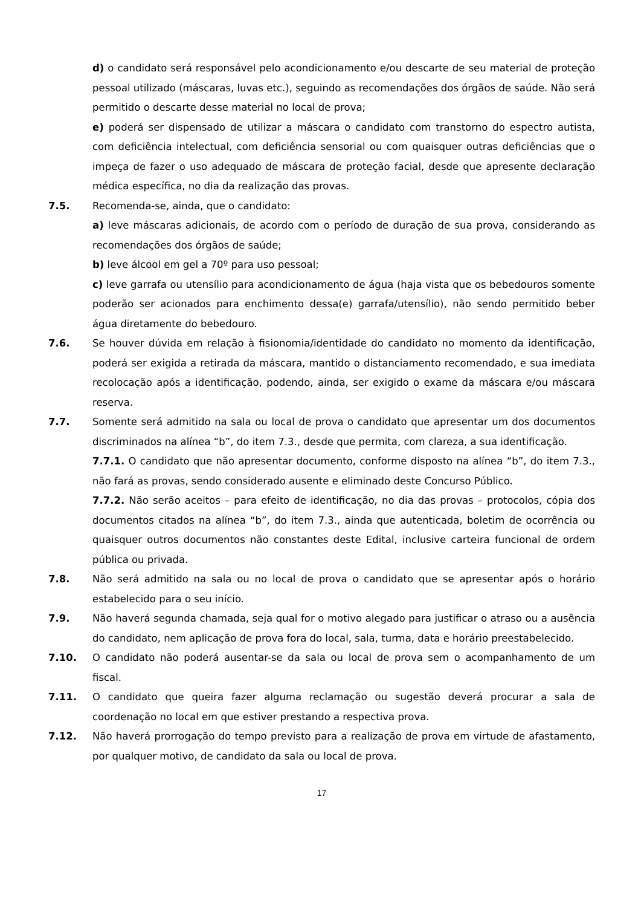d) o candidato será responsável pelo acondicionamento e/ou descarte de seu material de proteção pessoal utilizado (máscaras, luvas etc.), seguindo as recomendações dos órgãos de saúde. Não será permitido o descarte desse material no local de prova;
e) poderá ser dispensado de utilizar a máscara o candidato com transtorno do espectro autista, com deficiência intelectual, com deficiência sensorial ou com quaisquer outras deficiências que o impeça de fazer o uso adequado de máscara de proteção facial, desde que apresente declaração médica específica, no dia da realização das provas.
7.5. Recomenda-se, ainda, que o candidato:
a) leve máscaras adicionais, de acordo com o período de duração de sua prova, considerando as recomendações dos órgãos de saúde;
b) leve álcool em gel a 70º para uso pessoal;
c) leve garrafa ou utensílio para acondicionamento de água (haja vista que os bebedouros somente poderão ser acionados para enchimento dessa(e) garrafa/utensílio), não sendo permitido beber água diretamente do bebedouro.
7.6. Se houver dúvida em relação à fisionomia/identidade do candidato no momento da identificação, poderá ser exigida a retirada da máscara, mantido o distanciamento recomendado, e sua imediata recolocação após a identificação, podendo, ainda, ser exigido o exame da máscara e/ou máscara reserva.
7.7. Somente será admitido na sala ou local de prova o candidato que apresentar um dos documentos discriminados na alínea “b”, do item 7.3., desde que permita, com clareza, a sua identificação.
7.7.1. O candidato que não apresentar documento, conforme disposto na alínea “b”, do item 7.3., não fará as provas, sendo considerado ausente e eliminado deste Concurso Público.
7.7.2. Não serão aceitos – para efeito de identificação, no dia das provas – protocolos, cópia dos documentos citados na alínea “b”, do item 7.3., ainda que autenticada, boletim de ocorrência ou quaisquer outros documentos não constantes deste Edital, inclusive carteira funcional de ordem pública ou privada.
7.8. Não será admitido na sala ou no local de prova o candidato que se apresentar após o horário estabelecido para o seu início.
7.9. Não haverá segunda chamada, seja qual for o motivo alegado para justificar o atraso ou a ausência do candidato, nem aplicação de prova fora do local, sala, turma, data e horário preestabelecido.
7.10. O candidato não poderá ausentar-se da sala ou local de prova sem o acompanhamento de um fiscal.
7.11. O candidato que queira fazer alguma reclamação ou sugestão deverá procurar a sala de coordenação no local em que estiver prestando a respectiva prova.
7.12. Não haverá prorrogação do tempo previsto para a realização de prova em virtude de afastamento, por qualquer motivo, de candidato da sala ou local de prova.
17